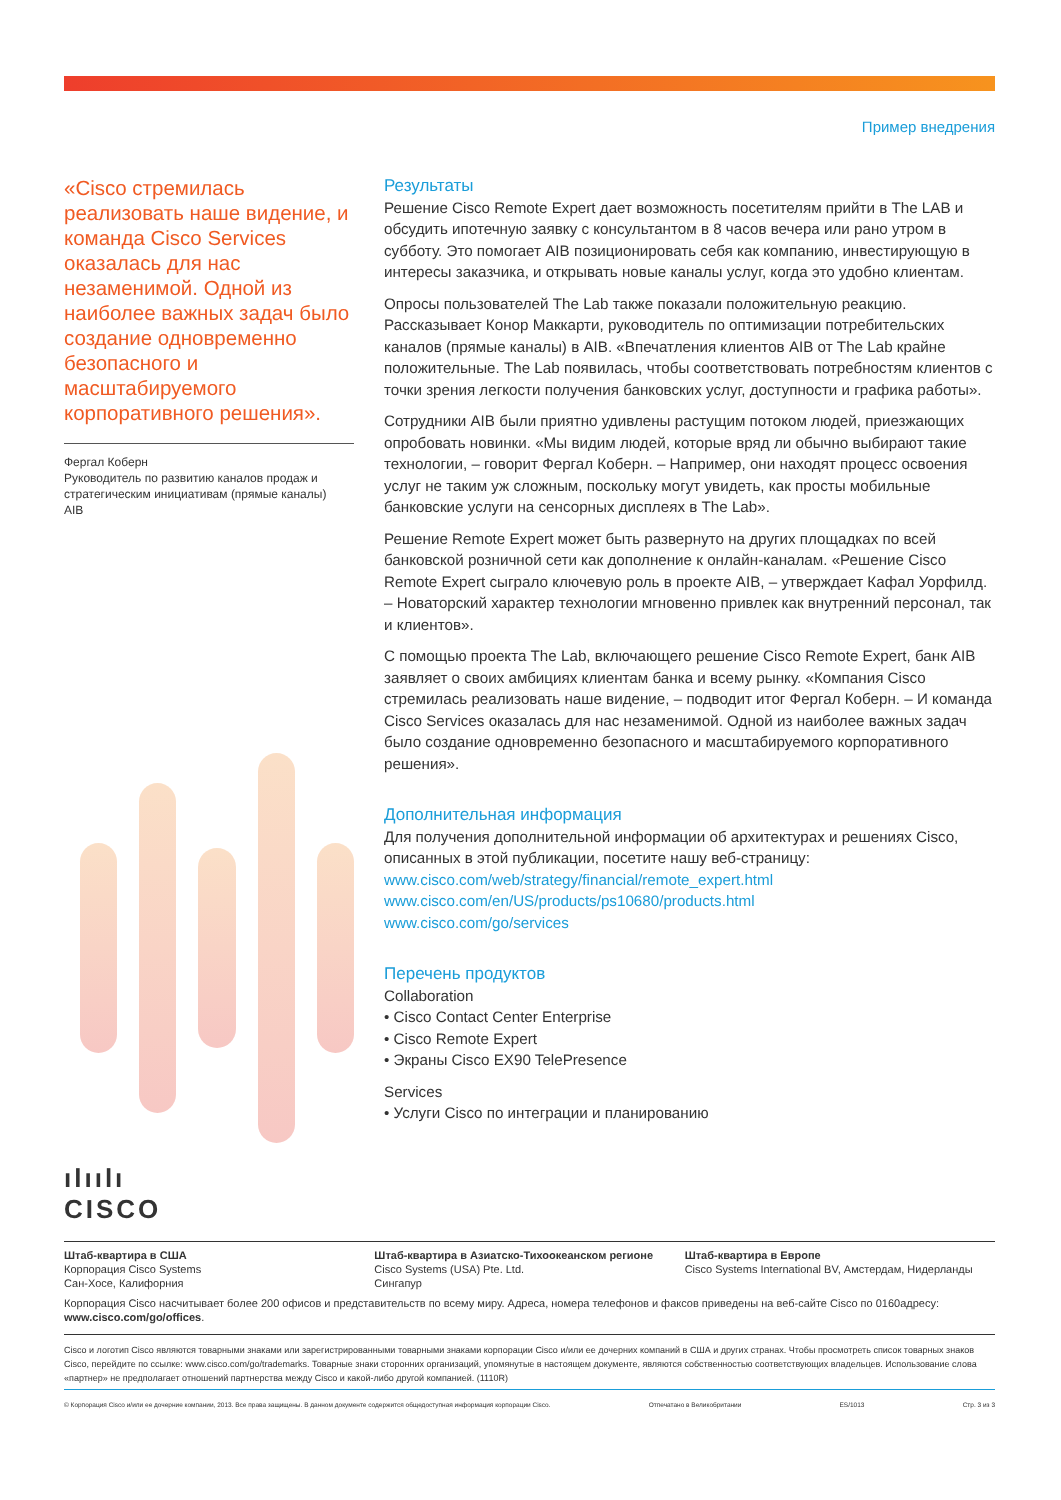Пример внедрения
«Cisco стремилась реализовать наше видение, и команда Cisco Services оказалась для нас незаменимой. Одной из наиболее важных задач было создание одновременно безопасного и масштабируемого корпоративного решения».
Фергал Коберн
Руководитель по развитию каналов продаж и стратегическим инициативам (прямые каналы)
AIB
ılıılı
CISCO
Результаты
Решение Cisco Remote Expert дает возможность посетителям прийти в The LAB и обсудить ипотечную заявку с консультантом в 8 часов вечера или рано утром в субботу. Это помогает AIB позиционировать себя как компанию, инвестирующую в интересы заказчика, и открывать новые каналы услуг, когда это удобно клиентам.
Опросы пользователей The Lab также показали положительную реакцию. Рассказывает Конор Маккарти, руководитель по оптимизации потребительских каналов (прямые каналы) в AIB. «Впечатления клиентов AIB от The Lab крайне положительные. The Lab появилась, чтобы соответствовать потребностям клиентов с точки зрения легкости получения банковских услуг, доступности и графика работы».
Сотрудники AIB были приятно удивлены растущим потоком людей, приезжающих опробовать новинки. «Мы видим людей, которые вряд ли обычно выбирают такие технологии, – говорит Фергал Коберн. – Например, они находят процесс освоения услуг не таким уж сложным, поскольку могут увидеть, как просты мобильные банковские услуги на сенсорных дисплеях в The Lab».
Решение Remote Expert может быть развернуто на других площадках по всей банковской розничной сети как дополнение к онлайн-каналам. «Решение Cisco Remote Expert сыграло ключевую роль в проекте AIB, – утверждает Кафал Уорфилд. – Новаторский характер технологии мгновенно привлек как внутренний персонал, так и клиентов».
С помощью проекта The Lab, включающего решение Cisco Remote Expert, банк AIB заявляет о своих амбициях клиентам банка и всему рынку. «Компания Cisco стремилась реализовать наше видение, – подводит итог Фергал Коберн. – И команда Cisco Services оказалась для нас незаменимой. Одной из наиболее важных задач было создание одновременно безопасного и масштабируемого корпоративного решения».
Дополнительная информация
Для получения дополнительной информации об архитектурах и решениях Cisco, описанных в этой публикации, посетите нашу веб-страницу:
www.cisco.com/web/strategy/financial/remote_expert.html
www.cisco.com/en/US/products/ps10680/products.html
www.cisco.com/go/services
Перечень продуктов
Collaboration
• Cisco Contact Center Enterprise
• Cisco Remote Expert
• Экраны Cisco EX90 TelePresence
Services
• Услуги Cisco по интеграции и планированию
Штаб-квартира в США
Корпорация Cisco Systems
Сан-Хосе, Калифорния
Штаб-квартира в Азиатско-Тихоокеанском регионе
Cisco Systems (USA) Pte. Ltd.
Сингапур
Штаб-квартира в Европе
Cisco Systems International BV, Амстердам, Нидерланды
Корпорация Cisco насчитывает более 200 офисов и представительств по всему миру. Адреса, номера телефонов и факсов приведены на веб-сайте Cisco по 0160адресу: www.cisco.com/go/offices.
Cisco и логотип Cisco являются товарными знаками или зарегистрированными товарными знаками корпорации Cisco и/или ее дочерних компаний в США и других странах. Чтобы просмотреть список товарных знаков Cisco, перейдите по ссылке: www.cisco.com/go/trademarks. Товарные знаки сторонних организаций, упомянутые в настоящем документе, являются собственностью соответствующих владельцев. Использование слова «партнер» не предполагает отношений партнерства между Cisco и какой-либо другой компанией. (1110R)
© Корпорация Cisco и/или ее дочерние компании, 2013. Все права защищены. В данном документе содержится общедоступная информация корпорации Cisco. Отпечатано в Великобритании ES/1013 Стр. 3 из 3